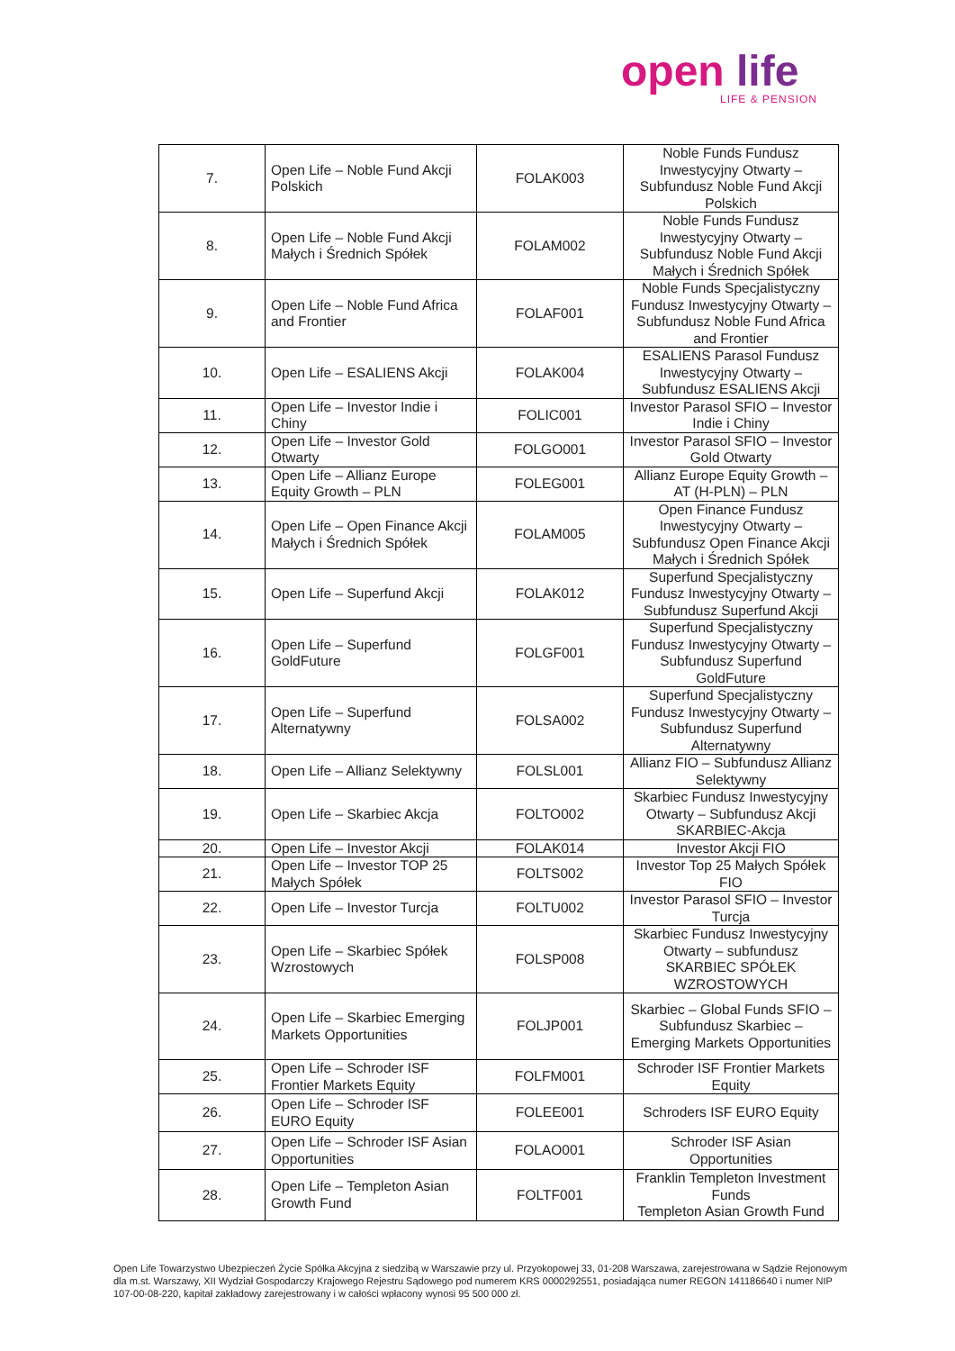open life
LIFE & PENSION
| 7. | Open Life – Noble Fund Akcji Polskich | FOLAK003 | Noble Funds Fundusz Inwestycyjny Otwarty – Subfundusz Noble Fund Akcji Polskich |
| 8. | Open Life – Noble Fund Akcji Małych i Średnich Spółek | FOLAM002 | Noble Funds Fundusz Inwestycyjny Otwarty – Subfundusz Noble Fund Akcji Małych i Średnich Spółek |
| 9. | Open Life – Noble Fund Africa and Frontier | FOLAF001 | Noble Funds Specjalistyczny Fundusz Inwestycyjny Otwarty – Subfundusz Noble Fund Africa and Frontier |
| 10. | Open Life – ESALIENS Akcji | FOLAK004 | ESALIENS Parasol Fundusz Inwestycyjny Otwarty – Subfundusz ESALIENS Akcji |
| 11. | Open Life – Investor Indie i Chiny | FOLIC001 | Investor Parasol SFIO – Investor Indie i Chiny |
| 12. | Open Life – Investor Gold Otwarty | FOLGO001 | Investor Parasol SFIO – Investor Gold Otwarty |
| 13. | Open Life – Allianz Europe Equity Growth – PLN | FOLEG001 | Allianz Europe Equity Growth – AT (H-PLN) – PLN |
| 14. | Open Life – Open Finance Akcji Małych i Średnich Spółek | FOLAM005 | Open Finance Fundusz Inwestycyjny Otwarty – Subfundusz Open Finance Akcji Małych i Średnich Spółek |
| 15. | Open Life – Superfund Akcji | FOLAK012 | Superfund Specjalistyczny Fundusz Inwestycyjny Otwarty – Subfundusz Superfund Akcji |
| 16. | Open Life – Superfund GoldFuture | FOLGF001 | Superfund Specjalistyczny Fundusz Inwestycyjny Otwarty – Subfundusz Superfund GoldFuture |
| 17. | Open Life – Superfund Alternatywny | FOLSA002 | Superfund Specjalistyczny Fundusz Inwestycyjny Otwarty – Subfundusz Superfund Alternatywny |
| 18. | Open Life – Allianz Selektywny | FOLSL001 | Allianz FIO – Subfundusz Allianz Selektywny |
| 19. | Open Life – Skarbiec Akcja | FOLTO002 | Skarbiec Fundusz Inwestycyjny Otwarty – Subfundusz Akcji SKARBIEC-Akcja |
| 20. | Open Life – Investor Akcji | FOLAK014 | Investor Akcji FIO |
| 21. | Open Life – Investor TOP 25 Małych Spółek | FOLTS002 | Investor Top 25 Małych Spółek FIO |
| 22. | Open Life – Investor Turcja | FOLTU002 | Investor Parasol SFIO – Investor Turcja |
| 23. | Open Life – Skarbiec Spółek Wzrostowych | FOLSP008 | Skarbiec Fundusz Inwestycyjny Otwarty – subfundusz SKARBIEC SPÓŁEK WZROSTOWYCH |
| 24. | Open Life – Skarbiec Emerging Markets Opportunities | FOLJP001 | Skarbiec – Global Funds SFIO – Subfundusz Skarbiec – Emerging Markets Opportunities |
| 25. | Open Life – Schroder ISF Frontier Markets Equity | FOLFM001 | Schroder ISF Frontier Markets Equity |
| 26. | Open Life – Schroder ISF EURO Equity | FOLEE001 | Schroders ISF EURO Equity |
| 27. | Open Life – Schroder ISF Asian Opportunities | FOLAO001 | Schroder ISF Asian Opportunities |
| 28. | Open Life – Templeton Asian Growth Fund | FOLTF001 | Franklin Templeton Investment Funds Templeton Asian Growth Fund |
Open Life Towarzystwo Ubezpieczeń Życie Spółka Akcyjna z siedzibą w Warszawie przy ul. Przyokopowej 33, 01-208 Warszawa, zarejestrowana w Sądzie Rejonowym dla m.st. Warszawy, XII Wydział Gospodarczy Krajowego Rejestru Sądowego pod numerem KRS 0000292551, posiadająca numer REGON 141186640 i numer NIP 107-00-08-220, kapitał zakładowy zarejestrowany i w całości wpłacony wynosi 95 500 000 zł.